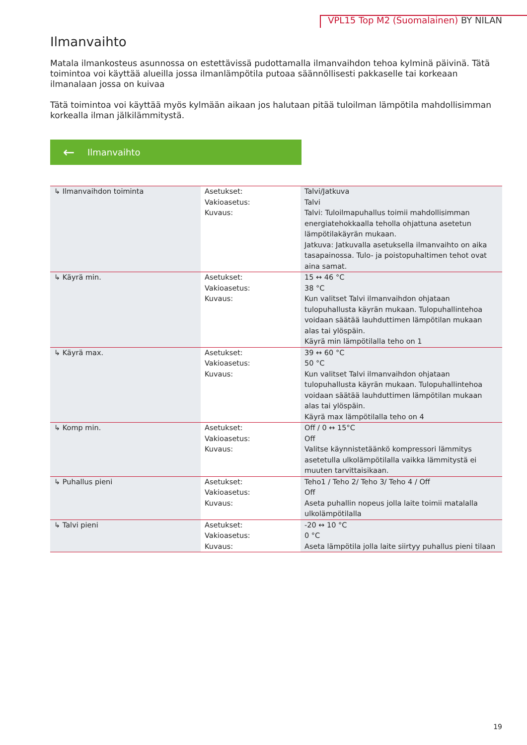VPL15 Top M2 (Suomalainen) BY NILAN
Ilmanvaihto
Matala ilmankosteus asunnossa on estettävissä pudottamalla ilmanvaihdon tehoa kylminä päivinä. Tätä toimintoa voi käyttää alueilla jossa ilmanlämpötila putoaa säännöllisesti pakkaselle tai korkeaan ilmanalaan jossa on kuivaa
Tätä toimintoa voi käyttää myös kylmään aikaan jos halutaan pitää tuloilman lämpötila mahdollisimman korkealla ilman jälkilämmitystä.
← Ilmanvaihto
| ↳ Ilmanvaihdon toiminta | Asetukset: Vakioasetus: Kuvaus: | Talvi/Jatkuva Talvi Talvi: Tuloilmapuhallus toimii mahdollisimman energiatehokkaalla teholla ohjattuna asetetun lämpötilakäyrän mukaan. Jatkuva: Jatkuvalla asetuksella ilmanvaihto on aika tasapainossa. Tulo- ja poistopuhaltimen tehot ovat aina samat. |
| ↳ Käyrä min. | Asetukset: Vakioasetus: Kuvaus: | 15 ↔ 46 °C 38 °C Kun valitset Talvi ilmanvaihdon ohjataan tulopuhallusta käyrän mukaan. Tulopuhallintehoa voidaan säätää lauhduttimen lämpötilan mukaan alas tai ylöspäin. Käyrä min lämpötilalla teho on 1 |
| ↳ Käyrä max. | Asetukset: Vakioasetus: Kuvaus: | 39 ↔ 60 °C 50 °C Kun valitset Talvi ilmanvaihdon ohjataan tulopuhallusta käyrän mukaan. Tulopuhallintehoa voidaan säätää lauhduttimen lämpötilan mukaan alas tai ylöspäin. Käyrä max lämpötilalla teho on 4 |
| ↳ Komp min. | Asetukset: Vakioasetus: Kuvaus: | Off / 0 ↔ 15°C Off Valitse käynnistetäänkö kompressori lämmitys asetetulla ulkolämpötilalla vaikka lämmitystä ei muuten tarvittaisikaan. |
| ↳ Puhallus pieni | Asetukset: Vakioasetus: Kuvaus: | Teho1 / Teho 2/ Teho 3/ Teho 4 / Off Off Aseta puhallin nopeus jolla laite toimii matalalla ulkolämpötilalla |
| ↳ Talvi pieni | Asetukset: Vakioasetus: Kuvaus: | -20 ↔ 10 °C 0 °C Aseta lämpötila jolla laite siirtyy puhallus pieni tilaan |
19